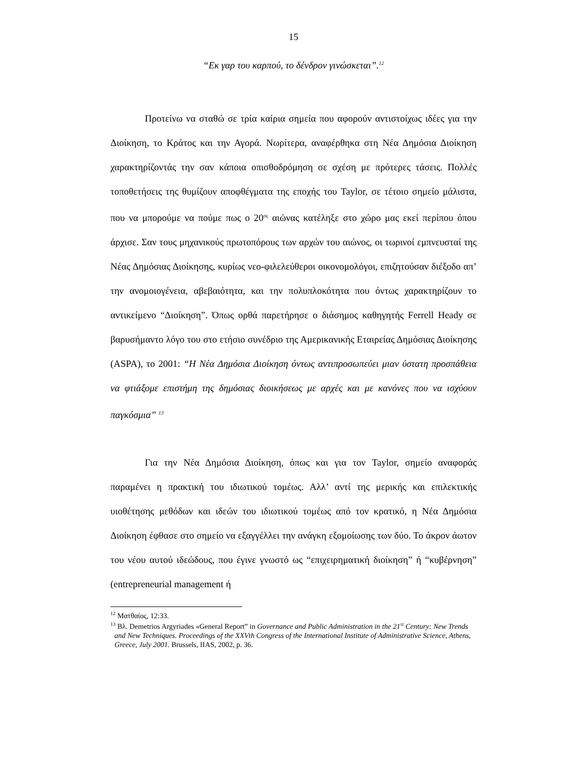15
“Εκ γαρ του καρπού, το δένδρον γινώσκεται”.<sup>12</sup>
Προτείνω να σταθώ σε τρία καίρια σημεία που αφορούν αντιστοίχως ιδέες για την Διοίκηση, το Κράτος και την Αγορά. Νωρίτερα, αναφέρθηκα στη Νέα Δημόσια Διοίκηση χαρακτηρίζοντάς την σαν κάποια οπισθοδρόμηση σε σχέση με πρότερες τάσεις. Πολλές τοποθετήσεις της θυμίζουν αποφθέγματα της εποχής του Taylor, σε τέτοιο σημείο μάλιστα, που να μπορούμε να πούμε πως ο 20<sup>ος</sup> αιώνας κατέληξε στο χώρο μας εκεί περίπου όπου άρχισε. Σαν τους μηχανικούς πρωτοπόρους των αρχών του αιώνος, οι τωρινοί εμπνευσταί της Νέας Δημόσιας Διοίκησης, κυρίως νεο-φιλελεύθεροι οικονομολόγοι, επιζητούσαν διέξοδο απ’ την ανομοιογένεια, αβεβαιότητα, και την πολυπλοκότητα που όντως χαρακτηρίζουν το αντικείμενο “Διοίκηση”. Όπως ορθά παρετήρησε ο διάσημος καθηγητής Ferrell Heady σε βαρυσήμαντο λόγο του στο ετήσιο συνέδριο της Αμερικανικής Εταιρείας Δημόσιας Διοίκησης (ASPA), το 2001: “Η Νέα Δημόσια Διοίκηση όντως αντιπροσωπεύει μιαν ύστατη προσπάθεια να φτιάξομε επιστήμη της δημόσιας διοικήσεως με αρχές και με κανόνες που να ισχύουν παγκόσμια” <sup>13</sup>
Για την Νέα Δημόσια Διοίκηση, όπως και για τον Taylor, σημείο αναφοράς παραμένει η πρακτική του ιδιωτικού τομέως. Αλλ’ αντί της μερικής και επιλεκτικής υιοθέτησης μεθόδων και ιδεών του ιδιωτικού τομέως από τον κρατικό, η Νέα Δημόσια Διοίκηση έφθασε στο σημείο να εξαγγέλλει την ανάγκη εξομοίωσης των δύο. Το άκρον άωτον του νέου αυτού ιδεώδους, που έγινε γνωστό ως “επιχειρηματική διοίκηση” ή “κυβέρνηση” (entrepreneurial management ή
<sup>12</sup> Ματθαίος, 12:33.
<sup>13</sup> Βλ. Demetrios Argyriades «General Report” in Governance and Public Administration in the 21<sup>st</sup> Century: New Trends and New Techniques. Proceedings of the XXVth Congress of the International Institute of Administrative Science, Athens, Greece, July 2001. Brussels, IIAS, 2002, p. 36.